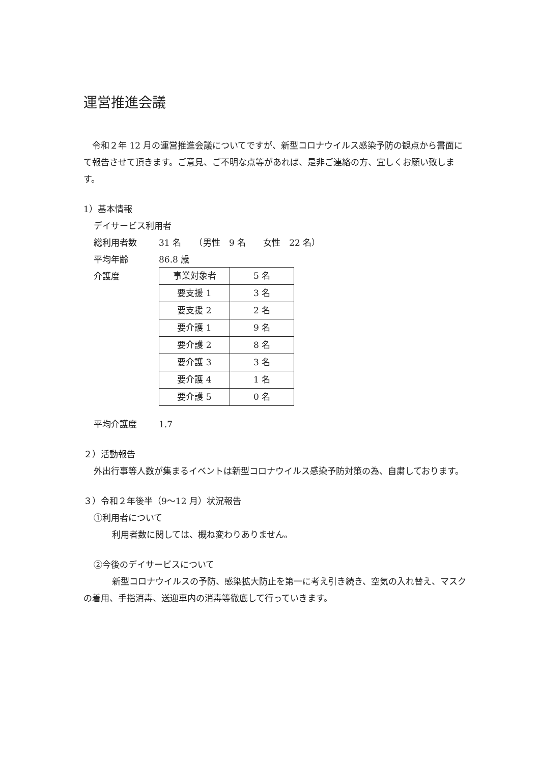運営推進会議
　令和２年 12 月の運営推進会議についてですが、新型コロナウイルス感染予防の観点から書面にて報告させて頂きます。ご意見、ご不明な点等があれば、是非ご連絡の方、宜しくお願い致します。
1）基本情報
デイサービス利用者
総利用者数 31 名　　（男性　9 名　　女性　22 名）
平均年齢 86.8 歳
介護度
| 事業対象者 | 5 名 |
| 要支援 1 | 3 名 |
| 要支援 2 | 2 名 |
| 要介護 1 | 9 名 |
| 要介護 2 | 8 名 |
| 要介護 3 | 3 名 |
| 要介護 4 | 1 名 |
| 要介護 5 | 0 名 |
平均介護度 1.7
２）活動報告
外出行事等人数が集まるイベントは新型コロナウイルス感染予防対策の為、自粛しております。
３）令和２年後半（9～12 月）状況報告
①利用者について
利用者数に関しては、概ね変わりありません。
②今後のデイサービスについて
新型コロナウイルスの予防、感染拡大防止を第一に考え引き続き、空気の入れ替え、マスクの着用、手指消毒、送迎車内の消毒等徹底して行っていきます。